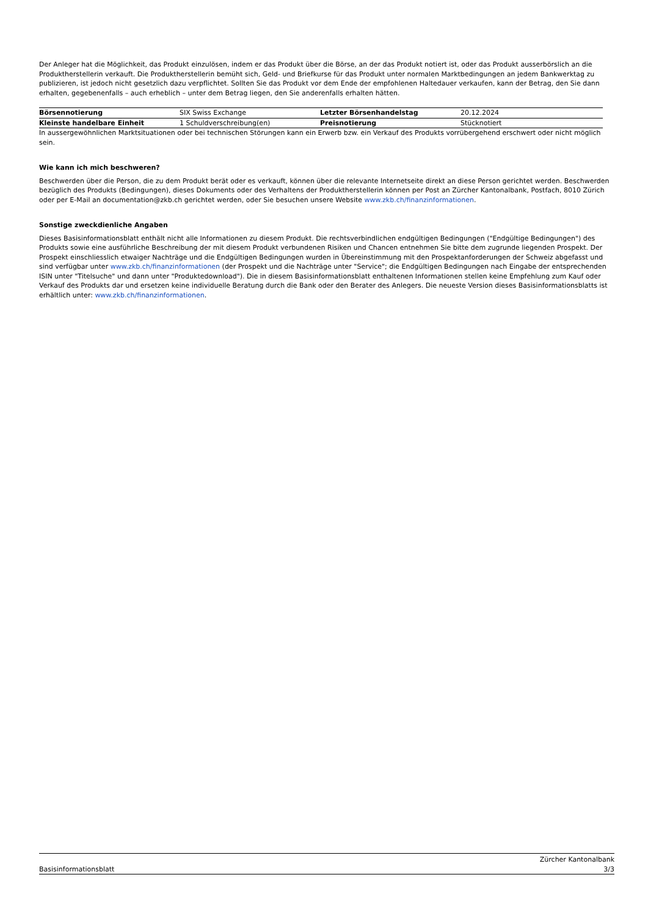Der Anleger hat die Möglichkeit, das Produkt einzulösen, indem er das Produkt über die Börse, an der das Produkt notiert ist, oder das Produkt ausserbörslich an die Produktherstellerin verkauft. Die Produktherstellerin bemüht sich, Geld- und Briefkurse für das Produkt unter normalen Marktbedingungen an jedem Bankwerktag zu publizieren, ist jedoch nicht gesetzlich dazu verpflichtet. Sollten Sie das Produkt vor dem Ende der empfohlenen Haltedauer verkaufen, kann der Betrag, den Sie dann erhalten, gegebenenfalls – auch erheblich – unter dem Betrag liegen, den Sie anderenfalls erhalten hätten.
| Börsennotierung | SIX Swiss Exchange | Letzter Börsenhandelstag | 20.12.2024 |
| Kleinste handelbare Einheit | 1 Schuldverschreibung(en) | Preisnotierung | Stücknotiert |
In aussergewöhnlichen Marktsituationen oder bei technischen Störungen kann ein Erwerb bzw. ein Verkauf des Produkts vorrübergehend erschwert oder nicht möglich sein.
Wie kann ich mich beschweren?
Beschwerden über die Person, die zu dem Produkt berät oder es verkauft, können über die relevante Internetseite direkt an diese Person gerichtet werden. Beschwerden bezüglich des Produkts (Bedingungen), dieses Dokuments oder des Verhaltens der Produktherstellerin können per Post an Zürcher Kantonalbank, Postfach, 8010 Zürich oder per E-Mail an documentation@zkb.ch gerichtet werden, oder Sie besuchen unsere Website www.zkb.ch/finanzinformationen.
Sonstige zweckdienliche Angaben
Dieses Basisinformationsblatt enthält nicht alle Informationen zu diesem Produkt. Die rechtsverbindlichen endgültigen Bedingungen ("Endgültige Bedingungen") des Produkts sowie eine ausführliche Beschreibung der mit diesem Produkt verbundenen Risiken und Chancen entnehmen Sie bitte dem zugrunde liegenden Prospekt. Der Prospekt einschliesslich etwaiger Nachträge und die Endgültigen Bedingungen wurden in Übereinstimmung mit den Prospektanforderungen der Schweiz abgefasst und sind verfügbar unter www.zkb.ch/finanzinformationen (der Prospekt und die Nachträge unter "Service"; die Endgültigen Bedingungen nach Eingabe der entsprechenden ISIN unter "Titelsuche" und dann unter "Produktedownload"). Die in diesem Basisinformationsblatt enthaltenen Informationen stellen keine Empfehlung zum Kauf oder Verkauf des Produkts dar und ersetzen keine individuelle Beratung durch die Bank oder den Berater des Anlegers. Die neueste Version dieses Basisinformationsblatts ist erhältlich unter: www.zkb.ch/finanzinformationen.
Basisinformationsblatt Zürcher Kantonalbank
3/3